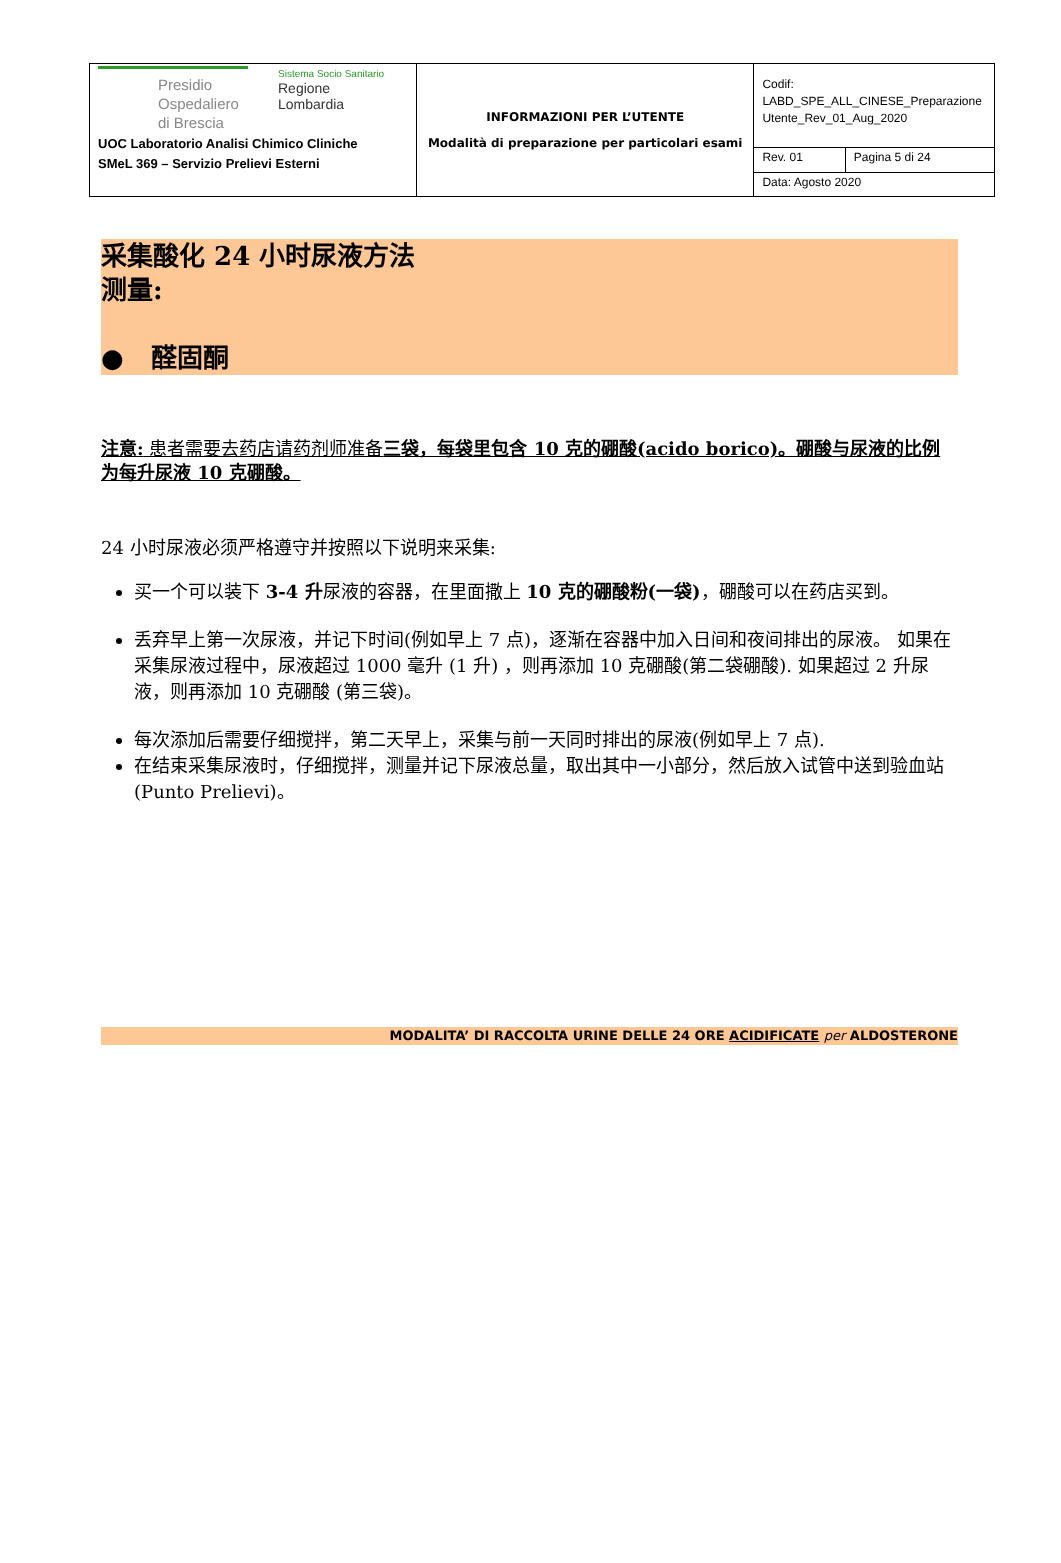| Presidio Ospedaliero di Brescia Sistema Socio Sanitario Regione Lombardia UOC Laboratorio Analisi Chimico Cliniche SMeL 369 – Servizio Prelievi Esterni | INFORMAZIONI PER L’UTENTE Modalità di preparazione per particolari esami | Codif: LABD_SPE_ALL_CINESE_Preparazione Utente_Rev_01_Aug_2020 | |
| | | Rev. 01 | Pagina 5 di 24 |
| | | Data: Agosto 2020 | |
采集酸化 24 小时尿液方法
测量:
● 醛固酮
注意: 患者需要去药店请药剂师准备三袋，每袋里包含 10 克的硼酸(acido borico)。硼酸与尿液的比例为每升尿液 10 克硼酸。
24 小时尿液必须严格遵守并按照以下说明来采集:
买一个可以装下 3-4 升尿液的容器，在里面撒上 10 克的硼酸粉(一袋)，硼酸可以在药店买到。
丢弃早上第一次尿液，并记下时间(例如早上 7 点)，逐渐在容器中加入日间和夜间排出的尿液。 如果在采集尿液过程中，尿液超过 1000 毫升 (1 升) ，则再添加 10 克硼酸(第二袋硼酸). 如果超过 2 升尿液，则再添加 10 克硼酸 (第三袋)。
每次添加后需要仔细搅拌，第二天早上，采集与前一天同时排出的尿液(例如早上 7 点).
在结束采集尿液时，仔细搅拌，测量并记下尿液总量，取出其中一小部分，然后放入试管中送到验血站(Punto Prelievi)。
MODALITA’ DI RACCOLTA URINE DELLE 24 ORE ACIDIFICATE per ALDOSTERONE